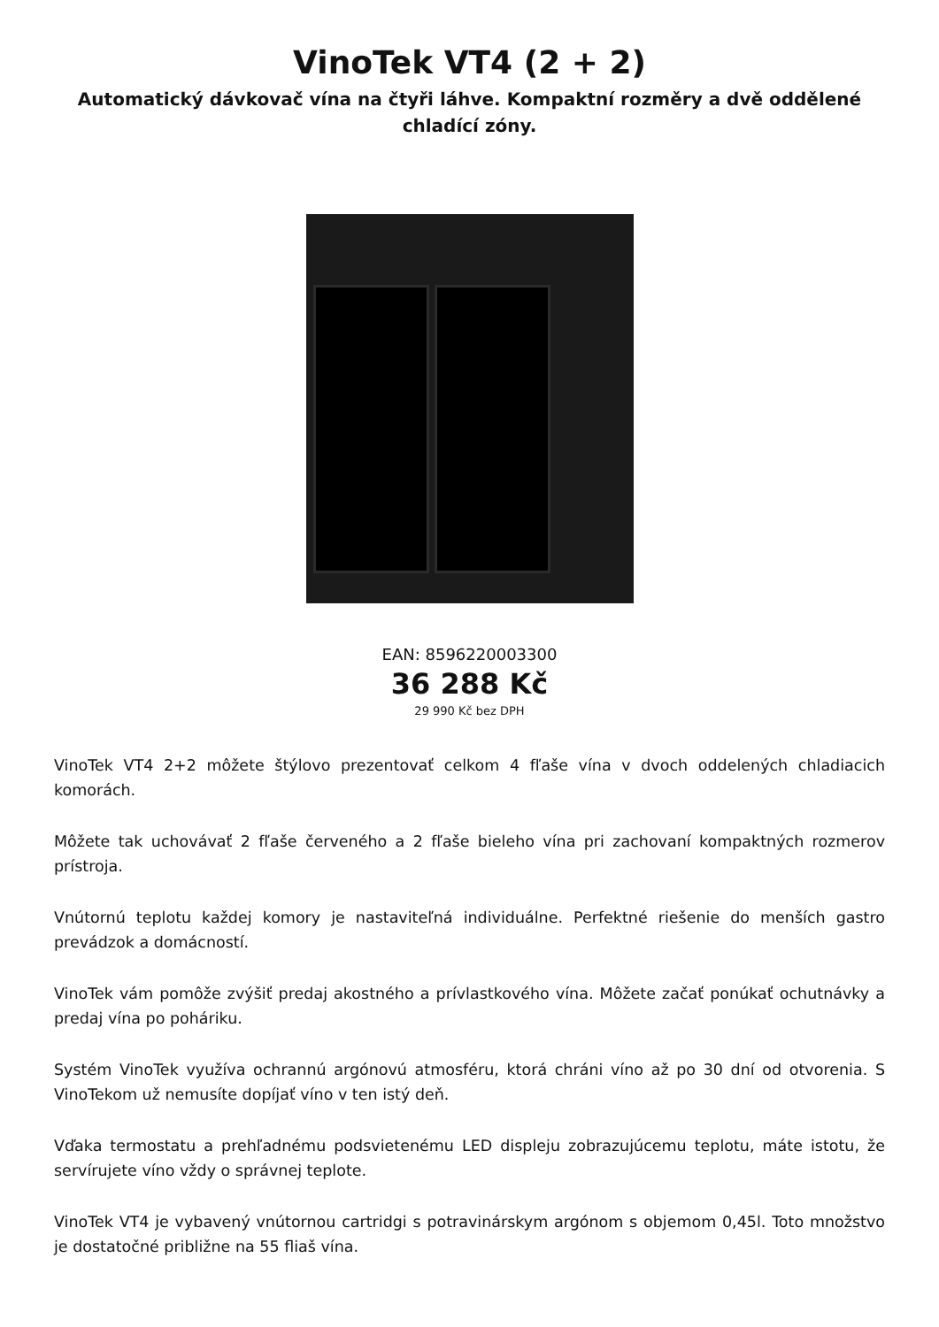VinoTek VT4 (2 + 2)
Automatický dávkovač vína na čtyři láhve. Kompaktní rozměry a dvě oddělené chladící zóny.
EAN: 8596220003300
36 288 Kč
29 990 Kč bez DPH
VinoTek VT4 2+2 môžete štýlovo prezentovať celkom 4 fľaše vína v dvoch oddelených chladiacich komorách.
Môžete tak uchovávať 2 fľaše červeného a 2 fľaše bieleho vína pri zachovaní kompaktných rozmerov prístroja.
Vnútornú teplotu každej komory je nastaviteľná individuálne. Perfektné riešenie do menších gastro prevádzok a domácností.
VinoTek vám pomôže zvýšiť predaj akostného a prívlastkového vína. Môžete začať ponúkať ochutnávky a predaj vína po poháriku.
Systém VinoTek využíva ochrannú argónovú atmosféru, ktorá chráni víno až po 30 dní od otvorenia. S VinoTekom už nemusíte dopíjať víno v ten istý deň.
Vďaka termostatu a prehľadnému podsvietenému LED displeju zobrazujúcemu teplotu, máte istotu, že servírujete víno vždy o správnej teplote.
VinoTek VT4 je vybavený vnútornou cartridgi s potravinárskym argónom s objemom 0,45l. Toto množstvo je dostatočné približne na 55 fliaš vína.